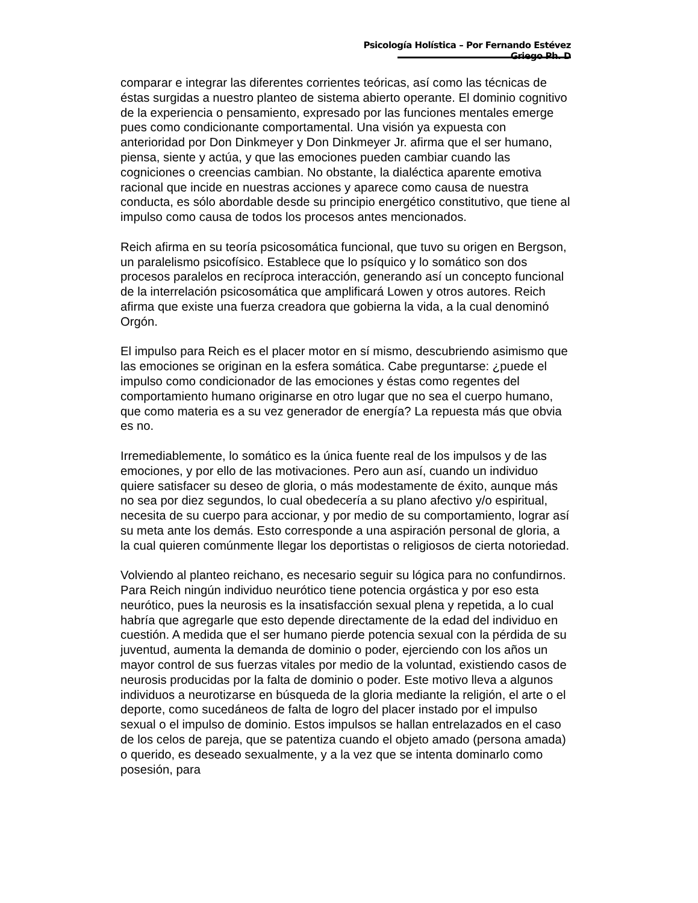Psicología Holística – Por Fernando Estévez Griego Ph. D
comparar e integrar las diferentes corrientes teóricas, así como las técnicas de éstas surgidas a nuestro planteo de sistema abierto operante. El dominio cognitivo de la experiencia o pensamiento, expresado por las funciones mentales emerge pues como condicionante comportamental. Una visión ya expuesta con anterioridad por Don Dinkmeyer y Don Dinkmeyer Jr. afirma que el ser humano, piensa, siente y actúa, y que las emociones pueden cambiar cuando las cogniciones o creencias cambian. No obstante, la dialéctica aparente emotiva racional que incide en nuestras acciones y aparece como causa de nuestra conducta, es sólo abordable desde su principio energético constitutivo, que tiene al impulso como causa de todos los procesos antes mencionados.
Reich afirma en su teoría psicosomática funcional, que tuvo su origen en Bergson, un paralelismo psicofísico. Establece que lo psíquico y lo somático son dos procesos paralelos en recíproca interacción, generando así un concepto funcional de la interrelación psicosomática que amplificará Lowen y otros autores. Reich afirma que existe una fuerza creadora que gobierna la vida, a la cual denominó Orgón.
El impulso para Reich es el placer motor en sí mismo, descubriendo asimismo que las emociones se originan en la esfera somática. Cabe preguntarse: ¿puede el impulso como condicionador de las emociones y éstas como regentes del comportamiento humano originarse en otro lugar que no sea el cuerpo humano, que como materia es a su vez generador de energía? La repuesta más que obvia es no.
Irremediablemente, lo somático es la única fuente real de los impulsos y de las emociones, y por ello de las motivaciones. Pero aun así, cuando un individuo quiere satisfacer su deseo de gloria, o más modestamente de éxito, aunque más no sea por diez segundos, lo cual obedecería a su plano afectivo y/o espiritual, necesita de su cuerpo para accionar, y por medio de su comportamiento, lograr así su meta ante los demás. Esto corresponde a una aspiración personal de gloria, a la cual quieren comúnmente llegar los deportistas o religiosos de cierta notoriedad.
Volviendo al planteo reichano, es necesario seguir su lógica para no confundirnos. Para Reich ningún individuo neurótico tiene potencia orgástica y por eso esta neurótico, pues la neurosis es la insatisfacción sexual plena y repetida, a lo cual habría que agregarle que esto depende directamente de la edad del individuo en cuestión. A medida que el ser humano pierde potencia sexual con la pérdida de su juventud, aumenta la demanda de dominio o poder, ejerciendo con los años un mayor control de sus fuerzas vitales por medio de la voluntad, existiendo casos de neurosis producidas por la falta de dominio o poder. Este motivo lleva a algunos individuos a neurotizarse en búsqueda de la gloria mediante la religión, el arte o el deporte, como sucedáneos de falta de logro del placer instado por el impulso sexual o el impulso de dominio. Estos impulsos se hallan entrelazados en el caso de los celos de pareja, que se patentiza cuando el objeto amado (persona amada) o querido, es deseado sexualmente, y a la vez que se intenta dominarlo como posesión, para